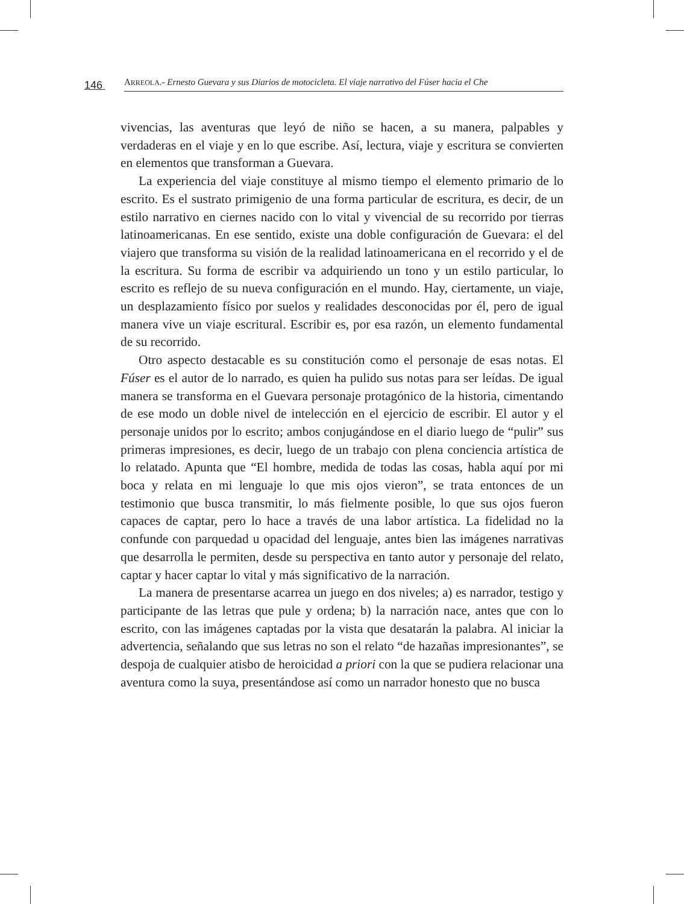146
ARREOLA.- Ernesto Guevara y sus Diarios de motocicleta. El viaje narrativo del Fúser hacia el Che
vivencias, las aventuras que leyó de niño se hacen, a su manera, palpables y verdaderas en el viaje y en lo que escribe. Así, lectura, viaje y escritura se convierten en elementos que transforman a Guevara.
La experiencia del viaje constituye al mismo tiempo el elemento primario de lo escrito. Es el sustrato primigenio de una forma particular de escritura, es decir, de un estilo narrativo en ciernes nacido con lo vital y vivencial de su recorrido por tierras latinoamericanas. En ese sentido, existe una doble configuración de Guevara: el del viajero que transforma su visión de la realidad latinoamericana en el recorrido y el de la escritura. Su forma de escribir va adquiriendo un tono y un estilo particular, lo escrito es reflejo de su nueva configuración en el mundo. Hay, ciertamente, un viaje, un desplazamiento físico por suelos y realidades desconocidas por él, pero de igual manera vive un viaje escritural. Escribir es, por esa razón, un elemento fundamental de su recorrido.
Otro aspecto destacable es su constitución como el personaje de esas notas. El Fúser es el autor de lo narrado, es quien ha pulido sus notas para ser leídas. De igual manera se transforma en el Guevara personaje protagónico de la historia, cimentando de ese modo un doble nivel de intelección en el ejercicio de escribir. El autor y el personaje unidos por lo escrito; ambos conjugándose en el diario luego de “pulir” sus primeras impresiones, es decir, luego de un trabajo con plena conciencia artística de lo relatado. Apunta que “El hombre, medida de todas las cosas, habla aquí por mi boca y relata en mi lenguaje lo que mis ojos vieron”, se trata entonces de un testimonio que busca transmitir, lo más fielmente posible, lo que sus ojos fueron capaces de captar, pero lo hace a través de una labor artística. La fidelidad no la confunde con parquedad u opacidad del lenguaje, antes bien las imágenes narrativas que desarrolla le permiten, desde su perspectiva en tanto autor y personaje del relato, captar y hacer captar lo vital y más significativo de la narración.
La manera de presentarse acarrea un juego en dos niveles; a) es narrador, testigo y participante de las letras que pule y ordena; b) la narración nace, antes que con lo escrito, con las imágenes captadas por la vista que desatarán la palabra. Al iniciar la advertencia, señalando que sus letras no son el relato “de hazañas impresionantes”, se despoja de cualquier atisbo de heroicidad a priori con la que se pudiera relacionar una aventura como la suya, presentándose así como un narrador honesto que no busca